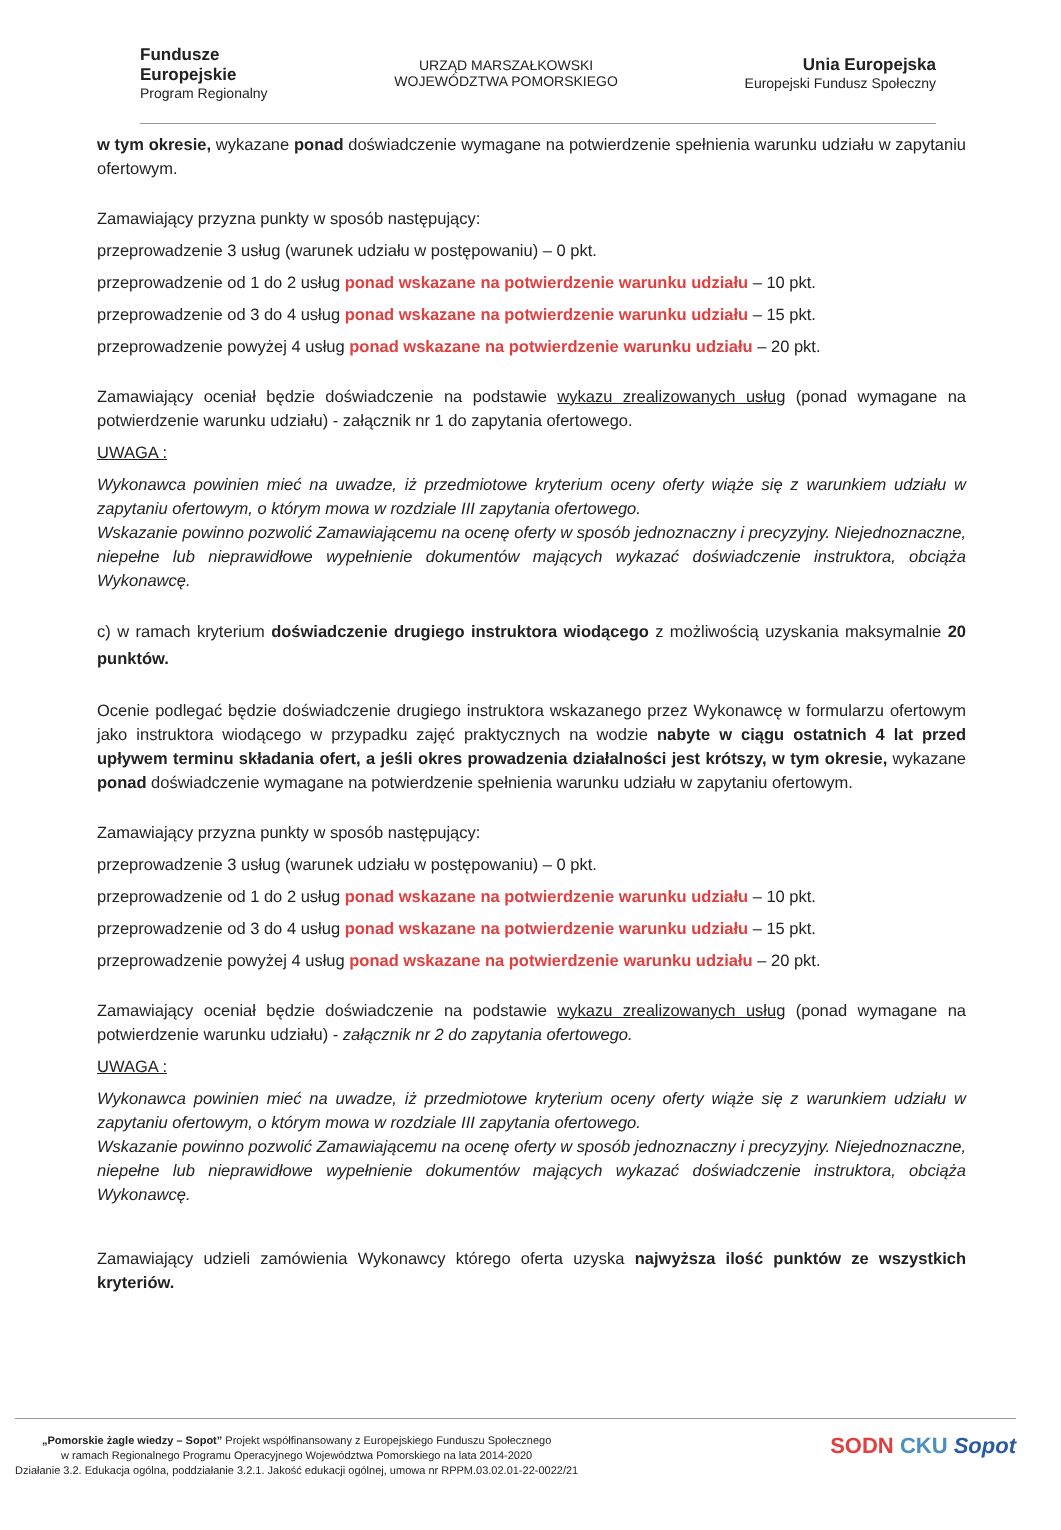Fundusze
Europejskie
Program Regionalny
URZĄD MARSZAŁKOWSKI
WOJEWÓDZTWA POMORSKIEGO
Unia Europejska
Europejski Fundusz Społeczny
w tym okresie, wykazane ponad doświadczenie wymagane na potwierdzenie spełnienia warunku udziału w zapytaniu ofertowym.
Zamawiający przyzna punkty w sposób następujący:
przeprowadzenie 3 usług (warunek udziału w postępowaniu) – 0 pkt.
przeprowadzenie od 1 do 2 usług ponad wskazane na potwierdzenie warunku udziału – 10 pkt.
przeprowadzenie od 3 do 4 usług ponad wskazane na potwierdzenie warunku udziału – 15 pkt.
przeprowadzenie powyżej 4 usług ponad wskazane na potwierdzenie warunku udziału – 20 pkt.
Zamawiający oceniał będzie doświadczenie na podstawie wykazu zrealizowanych usług (ponad wymagane na potwierdzenie warunku udziału) - załącznik nr 1 do zapytania ofertowego.
UWAGA :
Wykonawca powinien mieć na uwadze, iż przedmiotowe kryterium oceny oferty wiąże się z warunkiem udziału w zapytaniu ofertowym, o którym mowa w rozdziale III zapytania ofertowego.
Wskazanie powinno pozwolić Zamawiającemu na ocenę oferty w sposób jednoznaczny i precyzyjny. Niejednoznaczne, niepełne lub nieprawidłowe wypełnienie dokumentów mających wykazać doświadczenie instruktora, obciąża Wykonawcę.
c) w ramach kryterium doświadczenie drugiego instruktora wiodącego z możliwością uzyskania maksymalnie 20 punktów.
Ocenie podlegać będzie doświadczenie drugiego instruktora wskazanego przez Wykonawcę w formularzu ofertowym jako instruktora wiodącego w przypadku zajęć praktycznych na wodzie nabyte w ciągu ostatnich 4 lat przed upływem terminu składania ofert, a jeśli okres prowadzenia działalności jest krótszy, w tym okresie, wykazane ponad doświadczenie wymagane na potwierdzenie spełnienia warunku udziału w zapytaniu ofertowym.
Zamawiający przyzna punkty w sposób następujący:
przeprowadzenie 3 usług (warunek udziału w postępowaniu) – 0 pkt.
przeprowadzenie od 1 do 2 usług ponad wskazane na potwierdzenie warunku udziału – 10 pkt.
przeprowadzenie od 3 do 4 usług ponad wskazane na potwierdzenie warunku udziału – 15 pkt.
przeprowadzenie powyżej 4 usług ponad wskazane na potwierdzenie warunku udziału – 20 pkt.
Zamawiający oceniał będzie doświadczenie na podstawie wykazu zrealizowanych usług (ponad wymagane na potwierdzenie warunku udziału) - załącznik nr 2 do zapytania ofertowego.
UWAGA :
Wykonawca powinien mieć na uwadze, iż przedmiotowe kryterium oceny oferty wiąże się z warunkiem udziału w zapytaniu ofertowym, o którym mowa w rozdziale III zapytania ofertowego.
Wskazanie powinno pozwolić Zamawiającemu na ocenę oferty w sposób jednoznaczny i precyzyjny. Niejednoznaczne, niepełne lub nieprawidłowe wypełnienie dokumentów mających wykazać doświadczenie instruktora, obciąża Wykonawcę.
Zamawiający udzieli zamówienia Wykonawcy którego oferta uzyska najwyższa ilość punktów ze wszystkich kryteriów.
„Pomorskie żagle wiedzy – Sopot” Projekt współfinansowany z Europejskiego Funduszu Społecznego
w ramach Regionalnego Programu Operacyjnego Województwa Pomorskiego na lata 2014-2020
Działanie 3.2. Edukacja ogólna, poddziałanie 3.2.1. Jakość edukacji ogólnej, umowa nr RPPM.03.02.01-22-0022/21
SODN CKU Sopot